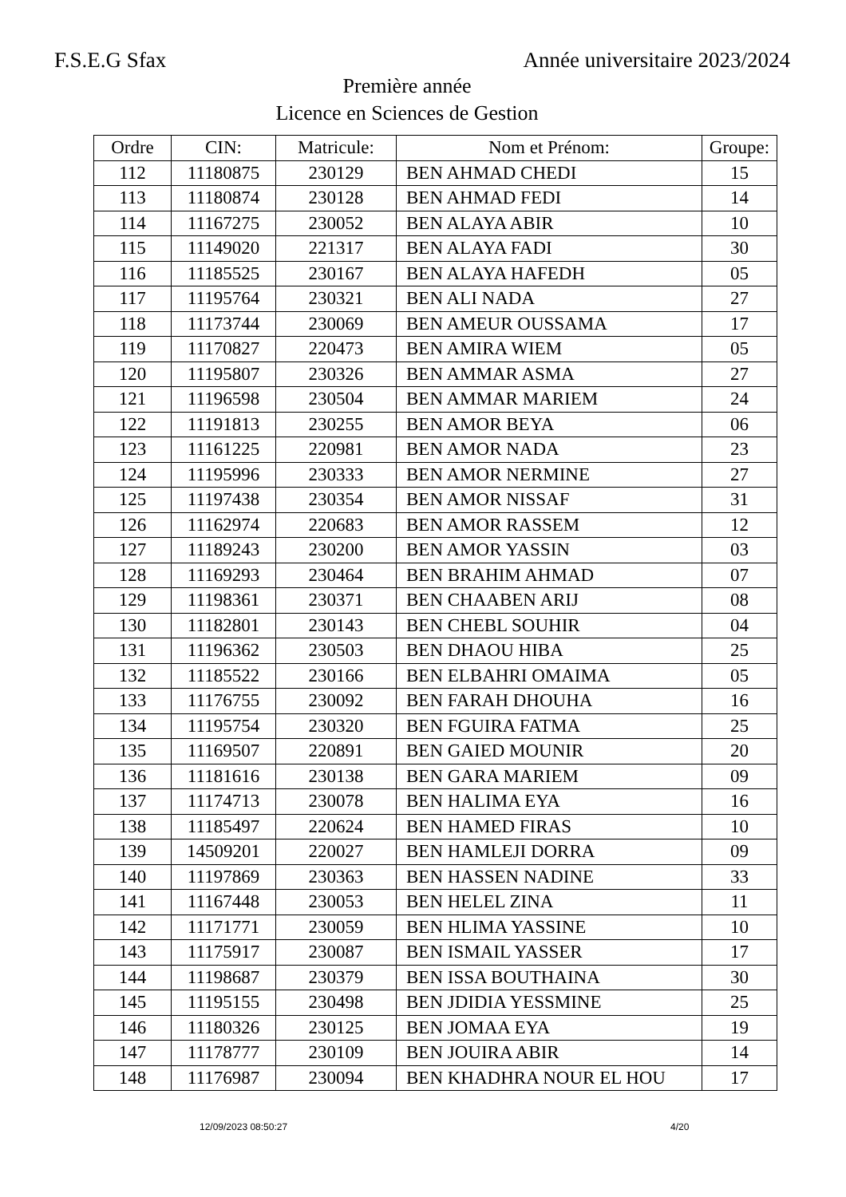F.S.E.G Sfax Année universitaire 2023/2024
Première année
Licence en Sciences de Gestion
| Ordre | CIN: | Matricule: | Nom et Prénom: | Groupe: |
| --- | --- | --- | --- | --- |
| 112 | 11180875 | 230129 | BEN AHMAD CHEDI | 15 |
| 113 | 11180874 | 230128 | BEN AHMAD FEDI | 14 |
| 114 | 11167275 | 230052 | BEN ALAYA ABIR | 10 |
| 115 | 11149020 | 221317 | BEN ALAYA FADI | 30 |
| 116 | 11185525 | 230167 | BEN ALAYA HAFEDH | 05 |
| 117 | 11195764 | 230321 | BEN ALI NADA | 27 |
| 118 | 11173744 | 230069 | BEN AMEUR OUSSAMA | 17 |
| 119 | 11170827 | 220473 | BEN AMIRA WIEM | 05 |
| 120 | 11195807 | 230326 | BEN AMMAR ASMA | 27 |
| 121 | 11196598 | 230504 | BEN AMMAR MARIEM | 24 |
| 122 | 11191813 | 230255 | BEN AMOR BEYA | 06 |
| 123 | 11161225 | 220981 | BEN AMOR NADA | 23 |
| 124 | 11195996 | 230333 | BEN AMOR NERMINE | 27 |
| 125 | 11197438 | 230354 | BEN AMOR NISSAF | 31 |
| 126 | 11162974 | 220683 | BEN AMOR RASSEM | 12 |
| 127 | 11189243 | 230200 | BEN AMOR YASSIN | 03 |
| 128 | 11169293 | 230464 | BEN BRAHIM AHMAD | 07 |
| 129 | 11198361 | 230371 | BEN CHAABEN ARIJ | 08 |
| 130 | 11182801 | 230143 | BEN CHEBL SOUHIR | 04 |
| 131 | 11196362 | 230503 | BEN DHAOU HIBA | 25 |
| 132 | 11185522 | 230166 | BEN ELBAHRI OMAIMA | 05 |
| 133 | 11176755 | 230092 | BEN FARAH DHOUHA | 16 |
| 134 | 11195754 | 230320 | BEN FGUIRA FATMA | 25 |
| 135 | 11169507 | 220891 | BEN GAIED MOUNIR | 20 |
| 136 | 11181616 | 230138 | BEN GARA MARIEM | 09 |
| 137 | 11174713 | 230078 | BEN HALIMA EYA | 16 |
| 138 | 11185497 | 220624 | BEN HAMED FIRAS | 10 |
| 139 | 14509201 | 220027 | BEN HAMLEJI DORRA | 09 |
| 140 | 11197869 | 230363 | BEN HASSEN NADINE | 33 |
| 141 | 11167448 | 230053 | BEN HELEL ZINA | 11 |
| 142 | 11171771 | 230059 | BEN HLIMA YASSINE | 10 |
| 143 | 11175917 | 230087 | BEN ISMAIL YASSER | 17 |
| 144 | 11198687 | 230379 | BEN ISSA BOUTHAINA | 30 |
| 145 | 11195155 | 230498 | BEN JDIDIA YESSMINE | 25 |
| 146 | 11180326 | 230125 | BEN JOMAA EYA | 19 |
| 147 | 11178777 | 230109 | BEN JOUIRA ABIR | 14 |
| 148 | 11176987 | 230094 | BEN KHADHRA NOUR EL HOU | 17 |
12/09/2023 08:50:27 4/20